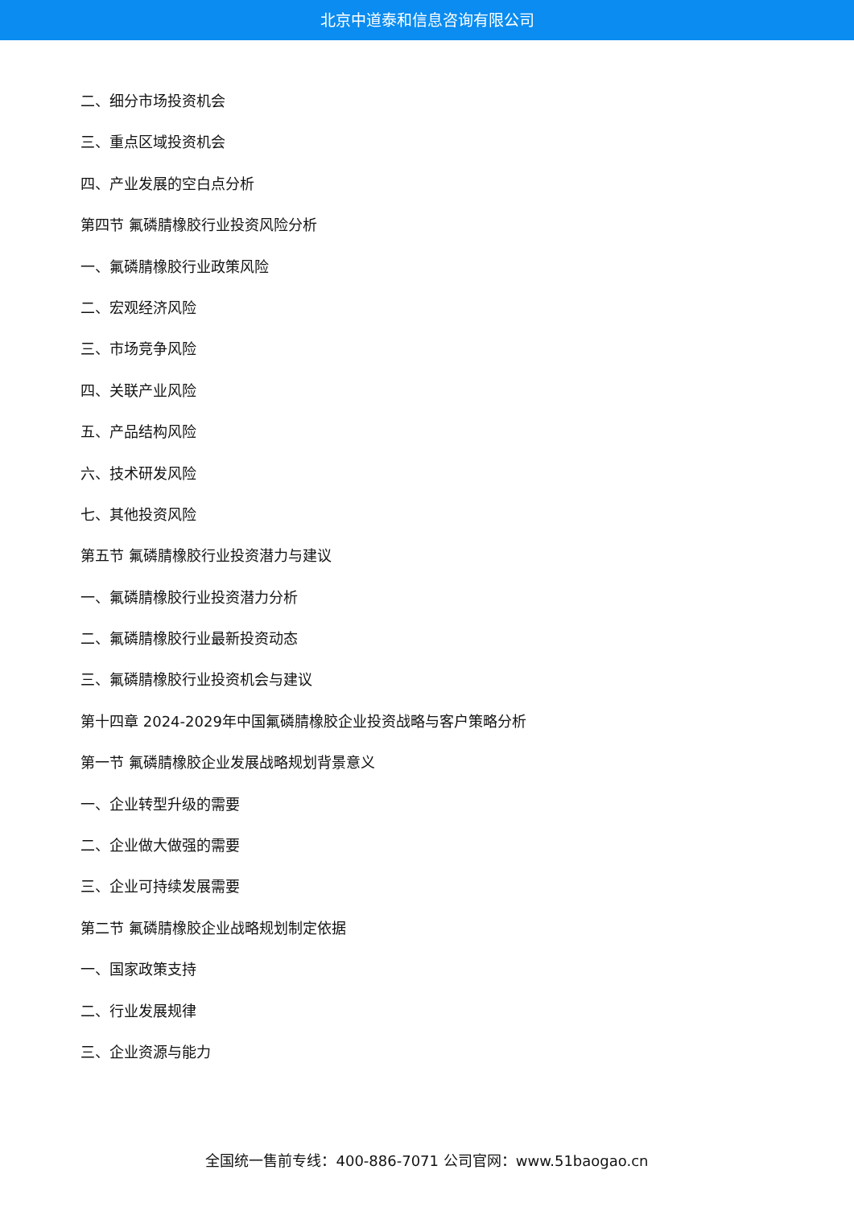北京中道泰和信息咨询有限公司
二、细分市场投资机会
三、重点区域投资机会
四、产业发展的空白点分析
第四节 氟磷腈橡胶行业投资风险分析
一、氟磷腈橡胶行业政策风险
二、宏观经济风险
三、市场竞争风险
四、关联产业风险
五、产品结构风险
六、技术研发风险
七、其他投资风险
第五节 氟磷腈橡胶行业投资潜力与建议
一、氟磷腈橡胶行业投资潜力分析
二、氟磷腈橡胶行业最新投资动态
三、氟磷腈橡胶行业投资机会与建议
第十四章 2024-2029年中国氟磷腈橡胶企业投资战略与客户策略分析
第一节 氟磷腈橡胶企业发展战略规划背景意义
一、企业转型升级的需要
二、企业做大做强的需要
三、企业可持续发展需要
第二节 氟磷腈橡胶企业战略规划制定依据
一、国家政策支持
二、行业发展规律
三、企业资源与能力
全国统一售前专线：400-886-7071 公司官网：www.51baogao.cn